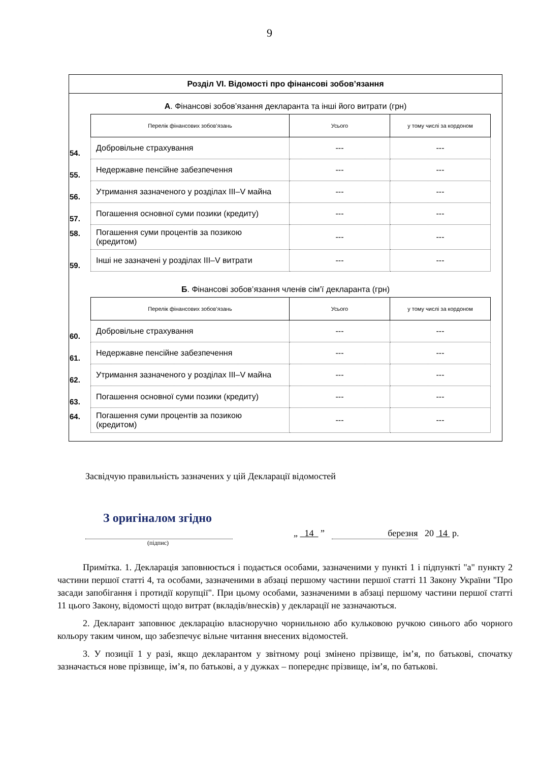9
Розділ VI. Відомості про фінансові зобов’язання
А. Фінансові зобов’язання декларанта та інші його витрати (грн)
| | Перелік фінансових зобов’язань | Усього | у тому числі за кордоном |
| 54. | Добровільне страхування | --- | --- |
| 55. | Недержавне пенсійне забезпечення | --- | --- |
| 56. | Утримання зазначеного у розділах III–V майна | --- | --- |
| 57. | Погашення основної суми позики (кредиту) | --- | --- |
| 58. | Погашення суми процентів за позикою (кредитом) | --- | --- |
| 59. | Інші не зазначені у розділах III–V витрати | --- | --- |
Б. Фінансові зобов’язання членів сім’ї декларанта (грн)
| | Перелік фінансових зобов’язань | Усього | у тому числі за кордоном |
| 60. | Добровільне страхування | --- | --- |
| 61. | Недержавне пенсійне забезпечення | --- | --- |
| 62. | Утримання зазначеного у розділах III–V майна | --- | --- |
| 63. | Погашення основної суми позики (кредиту) | --- | --- |
| 64. | Погашення суми процентів за позикою (кредитом) | --- | --- |
Засвідчую правильність зазначених у цій Декларації відомостей
З оригіналом згідно
„ 14 ” березня 20 14 р.
(підпис)
Примітка. 1. Декларація заповнюється і подається особами, зазначеними у пункті 1 і підпункті "а" пункту 2 частини першої статті 4, та особами, зазначеними в абзаці першому частини першої статті 11 Закону України "Про засади запобігання і протидії корупції". При цьому особами, зазначеними в абзаці першому частини першої статті 11 цього Закону, відомості щодо витрат (вкладів/внесків) у декларації не зазначаються.
2. Декларант заповнює декларацію власноручно чорнильною або кульковою ручкою синього або чорного кольору таким чином, що забезпечує вільне читання внесених відомостей.
3. У позиції 1 у разі, якщо декларантом у звітному році змінено прізвище, ім’я, по батькові, спочатку зазначається нове прізвище, ім’я, по батькові, а у дужках – попереднє прізвище, ім’я, по батькові.